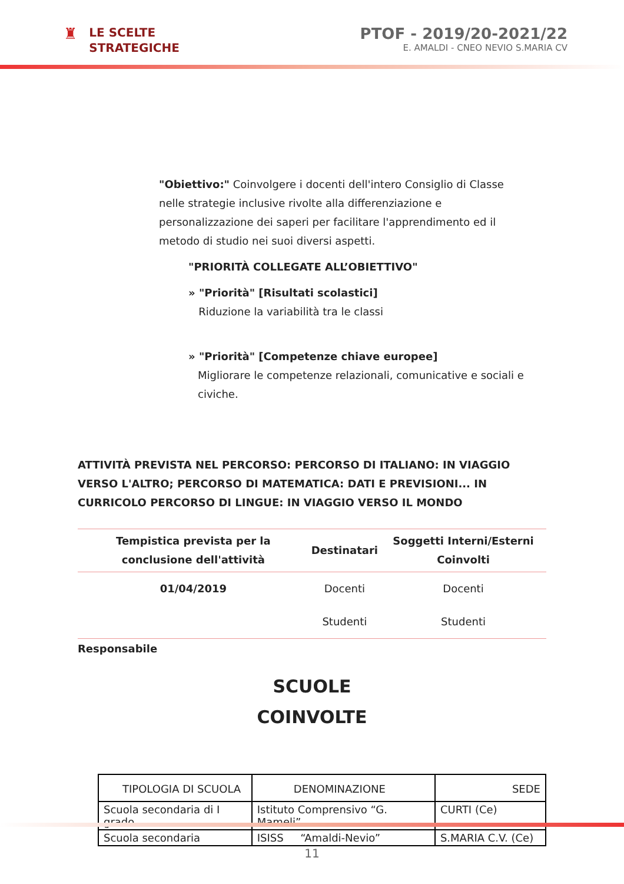♜
LE SCELTE
STRATEGICHE
PTOF - 2019/20-2021/22
E. AMALDI - CNEO NEVIO S.MARIA CV
"Obiettivo:" Coinvolgere i docenti dell'intero Consiglio di Classe nelle strategie inclusive rivolte alla differenziazione e personalizzazione dei saperi per facilitare l'apprendimento ed il metodo di studio nei suoi diversi aspetti.
"PRIORITÀ COLLEGATE ALL’OBIETTIVO"
» "Priorità" [Risultati scolastici]
Riduzione la variabilità tra le classi
» "Priorità" [Competenze chiave europee]
Migliorare le competenze relazionali, comunicative e sociali e civiche.
ATTIVITÀ PREVISTA NEL PERCORSO: PERCORSO DI ITALIANO: IN VIAGGIO VERSO L'ALTRO; PERCORSO DI MATEMATICA: DATI E PREVISIONI... IN CURRICOLO PERCORSO DI LINGUE: IN VIAGGIO VERSO IL MONDO
| Tempistica prevista per la conclusione dell'attività | Destinatari | Soggetti Interni/Esterni Coinvolti |
| --- | --- | --- |
| 01/04/2019 | Docenti | Docenti |
| | Studenti | Studenti |
Responsabile
SCUOLE
COINVOLTE
| TIPOLOGIA DI SCUOLA | DENOMINAZIONE | SEDE |
| --- | --- | --- |
| Scuola secondaria di I grado | Istituto Comprensivo “G. Mameli” | CURTI (Ce) |
| Scuola secondaria | ISISS “Amaldi-Nevio” | S.MARIA C.V. (Ce) |
11